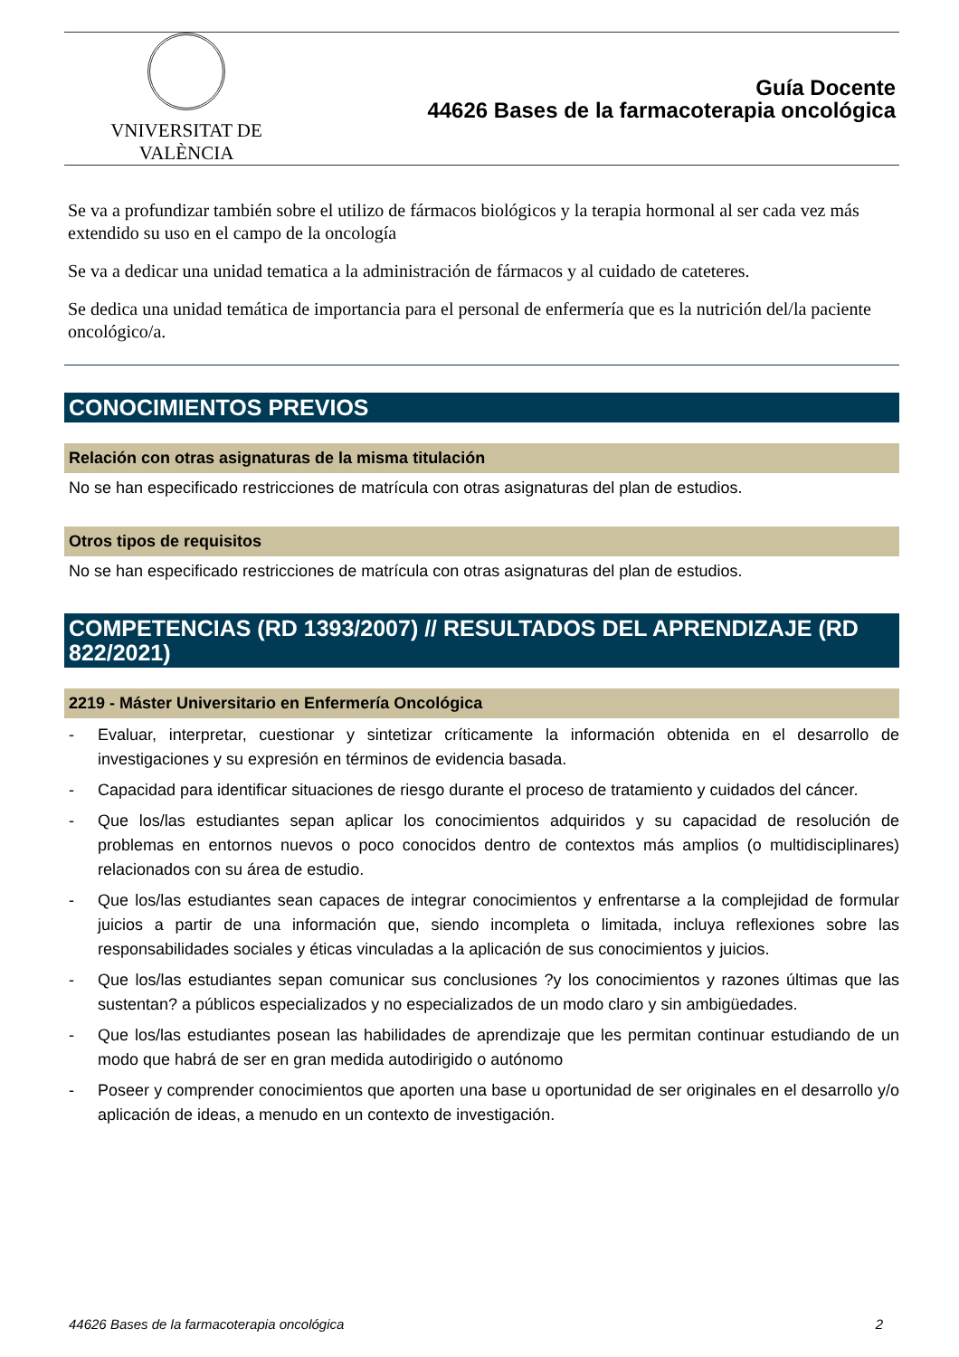VNIVERSITAT DE VALÈNCIA
Guía Docente
44626 Bases de la farmacoterapia oncológica
Se va a profundizar también sobre el utilizo de fármacos biológicos y la terapia hormonal al ser cada vez más extendido su uso en el campo de la oncología
Se va a dedicar una unidad tematica a la administración de fármacos y al cuidado de cateteres.
Se dedica una unidad temática de importancia para el personal de enfermería que es la nutrición del/la paciente oncológico/a.
CONOCIMIENTOS PREVIOS
Relación con otras asignaturas de la misma titulación
No se han especificado restricciones de matrícula con otras asignaturas del plan de estudios.
Otros tipos de requisitos
No se han especificado restricciones de matrícula con otras asignaturas del plan de estudios.
COMPETENCIAS (RD 1393/2007) // RESULTADOS DEL APRENDIZAJE (RD 822/2021)
2219 - Máster Universitario en Enfermería Oncológica
- Evaluar, interpretar, cuestionar y sintetizar críticamente la información obtenida en el desarrollo de investigaciones y su expresión en términos de evidencia basada.
- Capacidad para identificar situaciones de riesgo durante el proceso de tratamiento y cuidados del cáncer.
- Que los/las estudiantes sepan aplicar los conocimientos adquiridos y su capacidad de resolución de problemas en entornos nuevos o poco conocidos dentro de contextos más amplios (o multidisciplinares) relacionados con su área de estudio.
- Que los/las estudiantes sean capaces de integrar conocimientos y enfrentarse a la complejidad de formular juicios a partir de una información que, siendo incompleta o limitada, incluya reflexiones sobre las responsabilidades sociales y éticas vinculadas a la aplicación de sus conocimientos y juicios.
- Que los/las estudiantes sepan comunicar sus conclusiones ?y los conocimientos y razones últimas que las sustentan? a públicos especializados y no especializados de un modo claro y sin ambigüedades.
- Que los/las estudiantes posean las habilidades de aprendizaje que les permitan continuar estudiando de un modo que habrá de ser en gran medida autodirigido o autónomo
- Poseer y comprender conocimientos que aporten una base u oportunidad de ser originales en el desarrollo y/o aplicación de ideas, a menudo en un contexto de investigación.
44626 Bases de la farmacoterapia oncológica 2